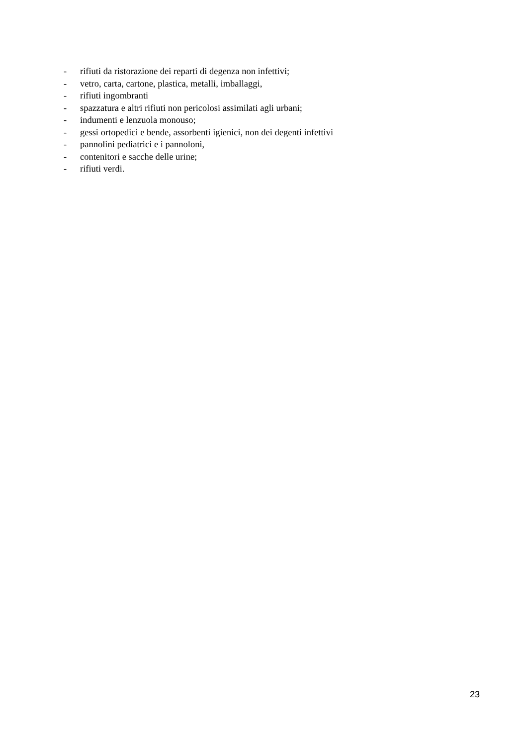- rifiuti da ristorazione dei reparti di degenza non infettivi;
- vetro, carta, cartone, plastica, metalli, imballaggi,
- rifiuti ingombranti
- spazzatura e altri rifiuti non pericolosi assimilati agli urbani;
- indumenti e lenzuola monouso;
- gessi ortopedici e bende, assorbenti igienici, non dei degenti infettivi
- pannolini pediatrici e i pannoloni,
- contenitori e sacche delle urine;
- rifiuti verdi.
23